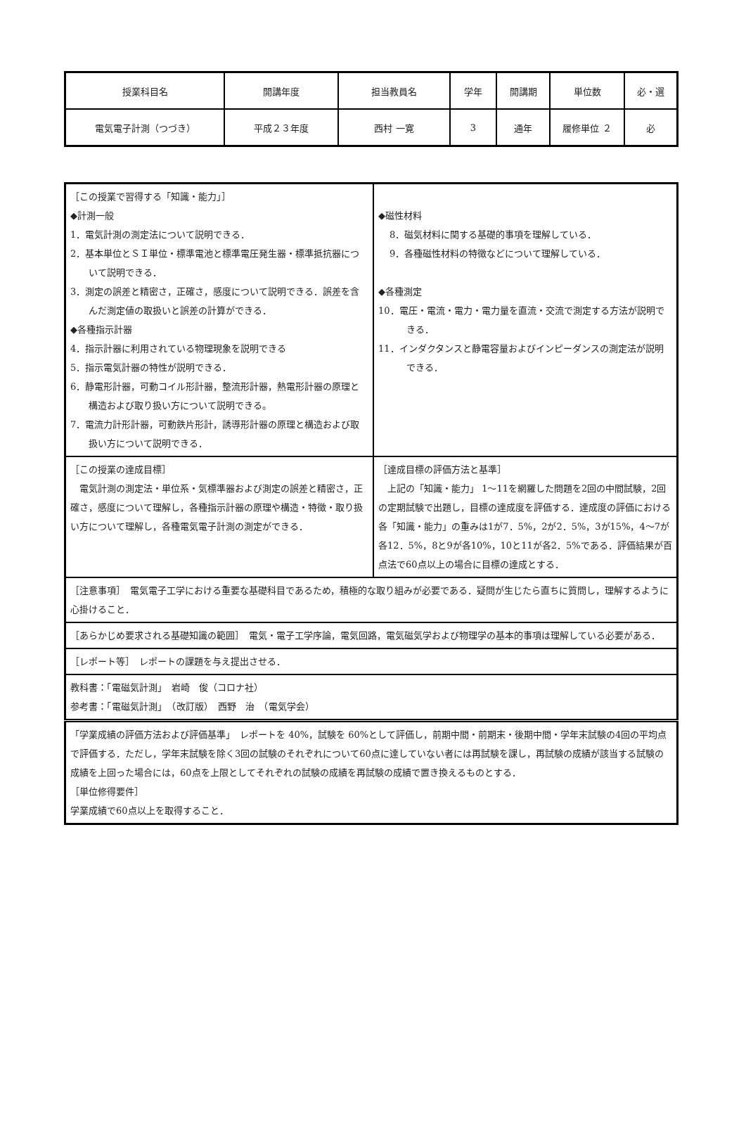| 授業科目名 | 開講年度 | 担当教員名 | 学年 | 開講期 | 単位数 | 必・選 |
| 電気電子計測（つづき） | 平成２３年度 | 西村 一寛 | 3 | 通年 | 履修単位 ２ | 必 |
| ［この授業で習得する「知識・能力」］ ◆計測一般 1．電気計測の測定法について説明できる． 2．基本単位とＳＩ単位・標準電池と標準電圧発生器・標準抵抗器について説明できる． 3．測定の誤差と精密さ，正確さ，感度について説明できる．誤差を含んだ測定値の取扱いと誤差の計算ができる． ◆各種指示計器 4．指示計器に利用されている物理現象を説明できる 5．指示電気計器の特性が説明できる． 6．静電形計器，可動コイル形計器，整流形計器，熱電形計器の原理と構造および取り扱い方について説明できる。 7．電流力計形計器，可動鉄片形計，誘導形計器の原理と構造および取扱い方について説明できる． | ◆磁性材料 8．磁気材料に関する基礎的事項を理解している． 9．各種磁性材料の特徴などについて理解している． ◆各種測定 10．電圧・電流・電力・電力量を直流・交流で測定する方法が説明できる． 11．インダクタンスと静電容量およびインピーダンスの測定法が説明できる． |
| ［この授業の達成目標］ 電気計測の測定法・単位系・気標準器および測定の誤差と精密さ，正確さ，感度について理解し，各種指示計器の原理や構造・特徴・取り扱い方について理解し，各種電気電子計測の測定ができる． | ［達成目標の評価方法と基準］ 上記の「知識・能力」 1～11を網羅した問題を2回の中間試験，2回の定期試験で出題し，目標の達成度を評価する．達成度の評価における各「知識・能力」の重みは1が7．5%，2が2．5%，3が15%，4～7が各12．5%，8と9が各10%，10と11が各2．5%である．評価結果が百点法で60点以上の場合に目標の達成とする． |
| ［注意事項］ 電気電子工学における重要な基礎科目であるため，積極的な取り組みが必要である．疑問が生じたら直ちに質問し，理解するように心掛けること． | |
| ［あらかじめ要求される基礎知識の範囲］ 電気・電子工学序論，電気回路，電気磁気学および物理学の基本的事項は理解している必要がある． | |
| ［レポート等］ レポートの課題を与え提出させる． | |
| 教科書：「電磁気計測」 岩崎 俊（コロナ社） 参考書：「電磁気計測」 （改訂版） 西野 治 （電気学会） | |
| 「学業成績の評価方法および評価基準」 レポートを 40%，試験を 60%として評価し，前期中間・前期末・後期中間・学年末試験の4回の平均点で評価する．ただし，学年末試験を除く3回の試験のそれぞれについて60点に達していない者には再試験を課し，再試験の成績が該当する試験の成績を上回った場合には，60点を上限としてそれぞれの試験の成績を再試験の成績で置き換えるものとする． ［単位修得要件］ 学業成績で60点以上を取得すること． | |